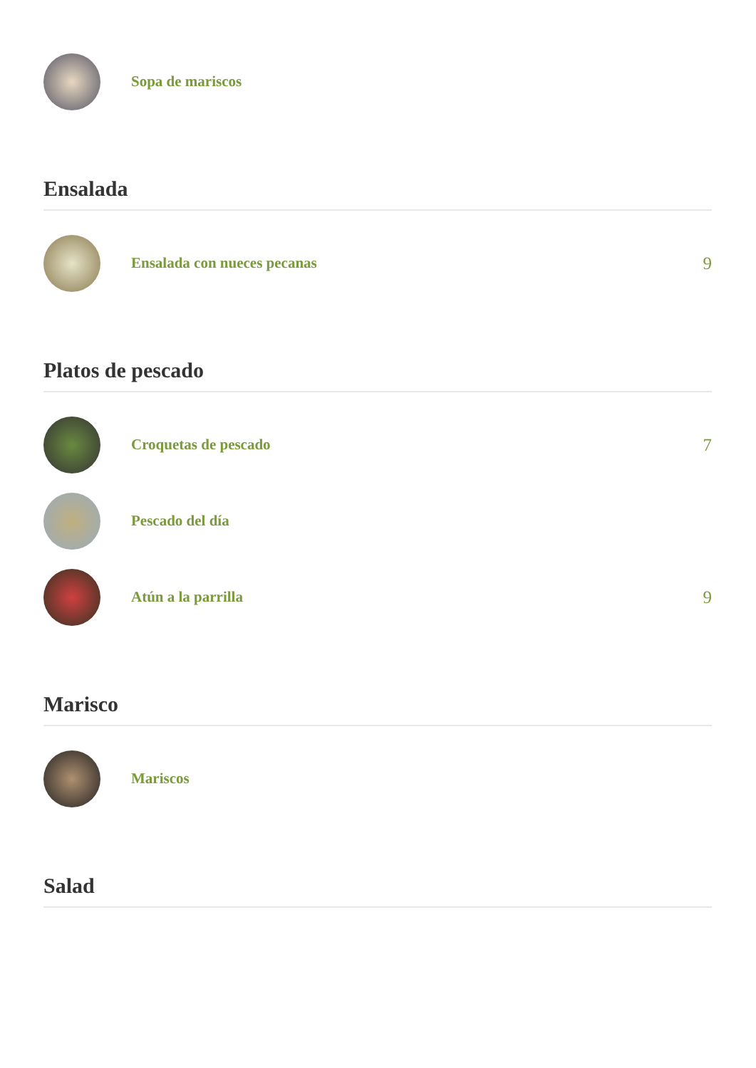Sopa de mariscos
Ensalada
Ensalada con nueces pecanas
9
Platos de pescado
Croquetas de pescado
7
Pescado del día
Atún a la parrilla
9
Marisco
Mariscos
Salad